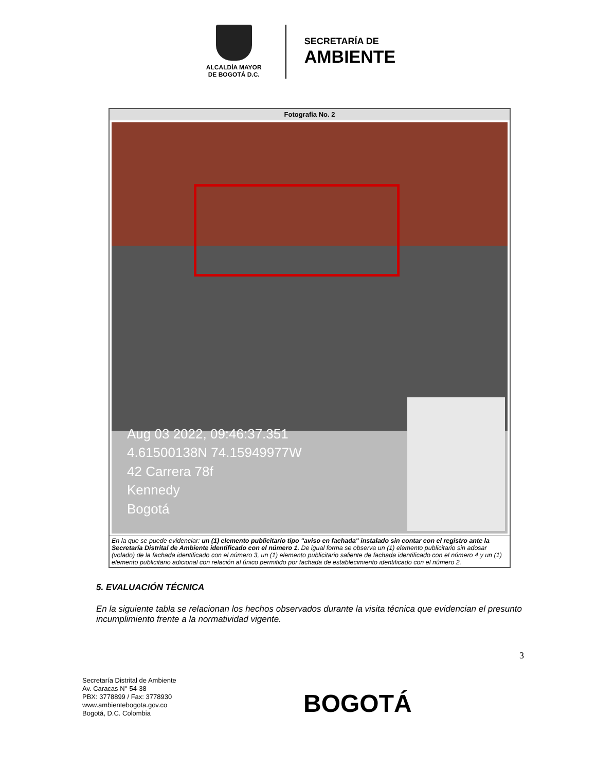ALCALDÍA MAYOR
DE BOGOTÁ D.C.
SECRETARÍA DE
AMBIENTE
| Fotografia No. 2 |
| --- |
| Aug 03 2022, 09:46:37.351 4.61500138N 74.15949977W 42 Carrera 78f Kennedy Bogotá |
| En la que se puede evidenciar: un (1) elemento publicitario tipo "aviso en fachada" instalado sin contar con el registro ante la Secretaría Distrital de Ambiente identificado con el número 1. De igual forma se observa un (1) elemento publicitario sin adosar (volado) de la fachada identificado con el número 3, un (1) elemento publicitario saliente de fachada identificado con el número 4 y un (1) elemento publicitario adicional con relación al único permitido por fachada de establecimiento identificado con el número 2. |
5. EVALUACIÓN TÉCNICA
En la siguiente tabla se relacionan los hechos observados durante la visita técnica que evidencian el presunto incumplimiento frente a la normatividad vigente.
3
Secretaría Distrital de Ambiente
Av. Caracas N° 54-38
PBX: 3778899 / Fax: 3778930
www.ambientebogota.gov.co
Bogotá, D.C. Colombia
BOGOTÁ